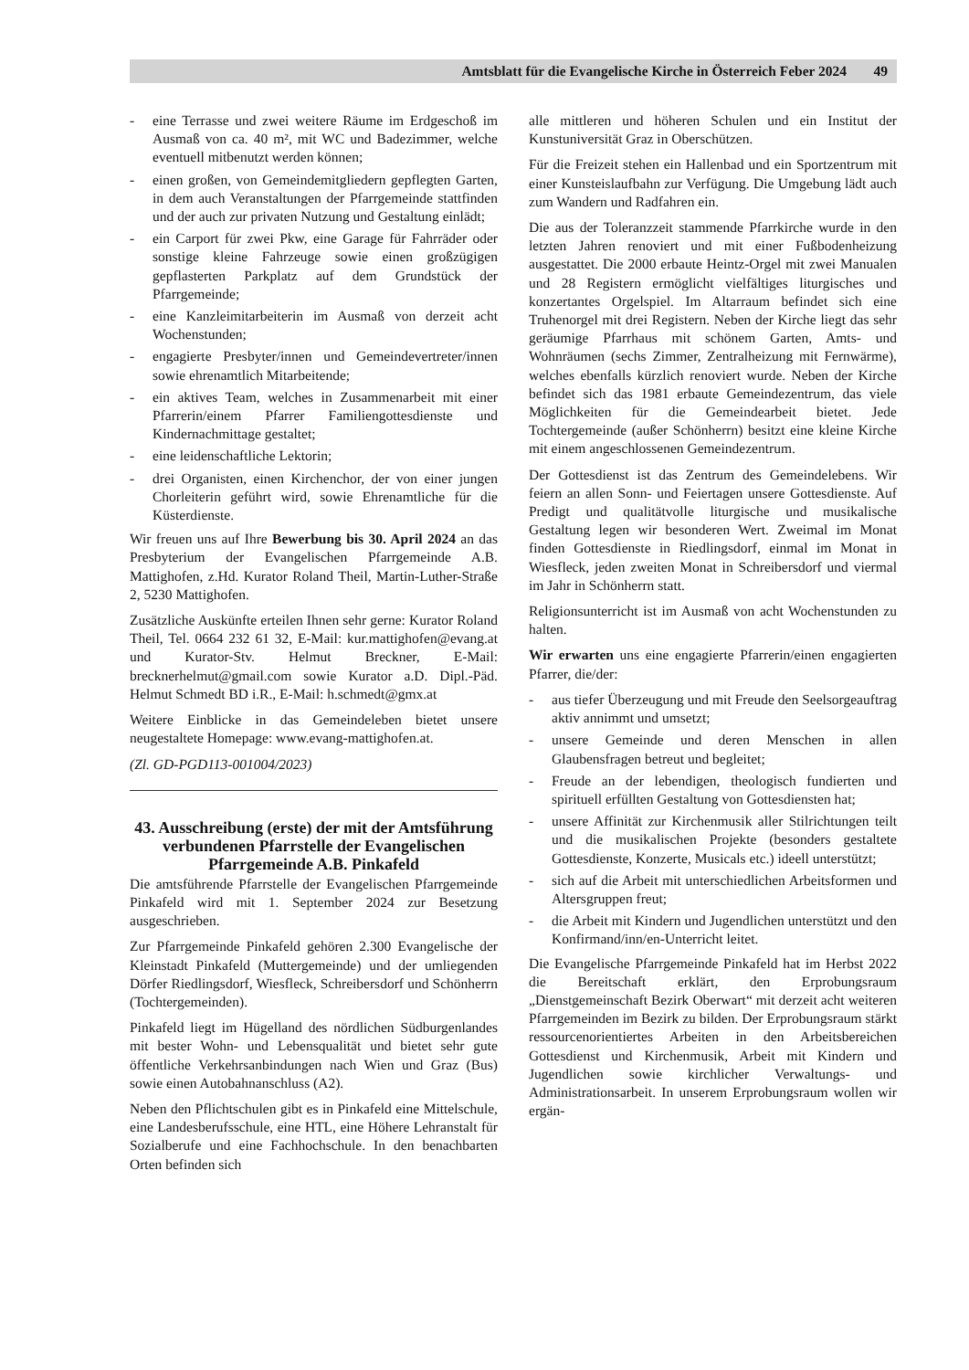Amtsblatt für die Evangelische Kirche in Österreich Feber 2024 49
- eine Terrasse und zwei weitere Räume im Erdgeschoß im Ausmaß von ca. 40 m², mit WC und Badezimmer, welche eventuell mitbenutzt werden können;
- einen großen, von Gemeindemitgliedern gepflegten Garten, in dem auch Veranstaltungen der Pfarrgemeinde stattfinden und der auch zur privaten Nutzung und Gestaltung einlädt;
- ein Carport für zwei Pkw, eine Garage für Fahrräder oder sonstige kleine Fahrzeuge sowie einen großzügigen gepflasterten Parkplatz auf dem Grundstück der Pfarrgemeinde;
- eine Kanzleimitarbeiterin im Ausmaß von derzeit acht Wochenstunden;
- engagierte Presbyter/innen und Gemeindevertreter/innen sowie ehrenamtlich Mitarbeitende;
- ein aktives Team, welches in Zusammenarbeit mit einer Pfarrerin/einem Pfarrer Familiengottesdienste und Kindernachmittage gestaltet;
- eine leidenschaftliche Lektorin;
- drei Organisten, einen Kirchenchor, der von einer jungen Chorleiterin geführt wird, sowie Ehrenamtliche für die Küsterdienste.
Wir freuen uns auf Ihre Bewerbung bis 30. April 2024 an das Presbyterium der Evangelischen Pfarrgemeinde A.B. Mattighofen, z.Hd. Kurator Roland Theil, Martin-Luther-Straße 2, 5230 Mattighofen.
Zusätzliche Auskünfte erteilen Ihnen sehr gerne: Kurator Roland Theil, Tel. 0664 232 61 32, E-Mail: kur.mattighofen@evang.at und Kurator-Stv. Helmut Breckner, E-Mail: brecknerhelmut@gmail.com sowie Kurator a.D. Dipl.-Päd. Helmut Schmedt BD i.R., E-Mail: h.schmedt@gmx.at
Weitere Einblicke in das Gemeindeleben bietet unsere neugestaltete Homepage: www.evang-mattighofen.at.
(Zl. GD-PGD113-001004/2023)
43. Ausschreibung (erste) der mit der Amtsführung verbundenen Pfarrstelle der Evangelischen Pfarrgemeinde A.B. Pinkafeld
Die amtsführende Pfarrstelle der Evangelischen Pfarrgemeinde Pinkafeld wird mit 1. September 2024 zur Besetzung ausgeschrieben.
Zur Pfarrgemeinde Pinkafeld gehören 2.300 Evangelische der Kleinstadt Pinkafeld (Muttergemeinde) und der umliegenden Dörfer Riedlingsdorf, Wiesfleck, Schreibersdorf und Schönherrn (Tochtergemeinden).
Pinkafeld liegt im Hügelland des nördlichen Südburgenlandes mit bester Wohn- und Lebensqualität und bietet sehr gute öffentliche Verkehrsanbindungen nach Wien und Graz (Bus) sowie einen Autobahnanschluss (A2).
Neben den Pflichtschulen gibt es in Pinkafeld eine Mittelschule, eine Landesberufsschule, eine HTL, eine Höhere Lehranstalt für Sozialberufe und eine Fachhochschule. In den benachbarten Orten befinden sich
alle mittleren und höheren Schulen und ein Institut der Kunstuniversität Graz in Oberschützen.
Für die Freizeit stehen ein Hallenbad und ein Sportzentrum mit einer Kunsteislaufbahn zur Verfügung. Die Umgebung lädt auch zum Wandern und Radfahren ein.
Die aus der Toleranzzeit stammende Pfarrkirche wurde in den letzten Jahren renoviert und mit einer Fußbodenheizung ausgestattet. Die 2000 erbaute Heintz-Orgel mit zwei Manualen und 28 Registern ermöglicht vielfältiges liturgisches und konzertantes Orgelspiel. Im Altarraum befindet sich eine Truhenorgel mit drei Registern. Neben der Kirche liegt das sehr geräumige Pfarrhaus mit schönem Garten, Amts- und Wohnräumen (sechs Zimmer, Zentralheizung mit Fernwärme), welches ebenfalls kürzlich renoviert wurde. Neben der Kirche befindet sich das 1981 erbaute Gemeindezentrum, das viele Möglichkeiten für die Gemeindearbeit bietet. Jede Tochtergemeinde (außer Schönherrn) besitzt eine kleine Kirche mit einem angeschlossenen Gemeindezentrum.
Der Gottesdienst ist das Zentrum des Gemeindelebens. Wir feiern an allen Sonn- und Feiertagen unsere Gottesdienste. Auf Predigt und qualitätvolle liturgische und musikalische Gestaltung legen wir besonderen Wert. Zweimal im Monat finden Gottesdienste in Riedlingsdorf, einmal im Monat in Wiesfleck, jeden zweiten Monat in Schreibersdorf und viermal im Jahr in Schönherrn statt.
Religionsunterricht ist im Ausmaß von acht Wochenstunden zu halten.
Wir erwarten uns eine engagierte Pfarrerin/einen engagierten Pfarrer, die/der:
- aus tiefer Überzeugung und mit Freude den Seelsorgeauftrag aktiv annimmt und umsetzt;
- unsere Gemeinde und deren Menschen in allen Glaubensfragen betreut und begleitet;
- Freude an der lebendigen, theologisch fundierten und spirituell erfüllten Gestaltung von Gottesdiensten hat;
- unsere Affinität zur Kirchenmusik aller Stilrichtungen teilt und die musikalischen Projekte (besonders gestaltete Gottesdienste, Konzerte, Musicals etc.) ideell unterstützt;
- sich auf die Arbeit mit unterschiedlichen Arbeitsformen und Altersgruppen freut;
- die Arbeit mit Kindern und Jugendlichen unterstützt und den Konfirmand/inn/en-Unterricht leitet.
Die Evangelische Pfarrgemeinde Pinkafeld hat im Herbst 2022 die Bereitschaft erklärt, den Erprobungsraum „Dienstgemeinschaft Bezirk Oberwart“ mit derzeit acht weiteren Pfarrgemeinden im Bezirk zu bilden. Der Erprobungsraum stärkt ressourcenorientiertes Arbeiten in den Arbeitsbereichen Gottesdienst und Kirchenmusik, Arbeit mit Kindern und Jugendlichen sowie kirchlicher Verwaltungs- und Administrationsarbeit. In unserem Erprobungsraum wollen wir ergän-